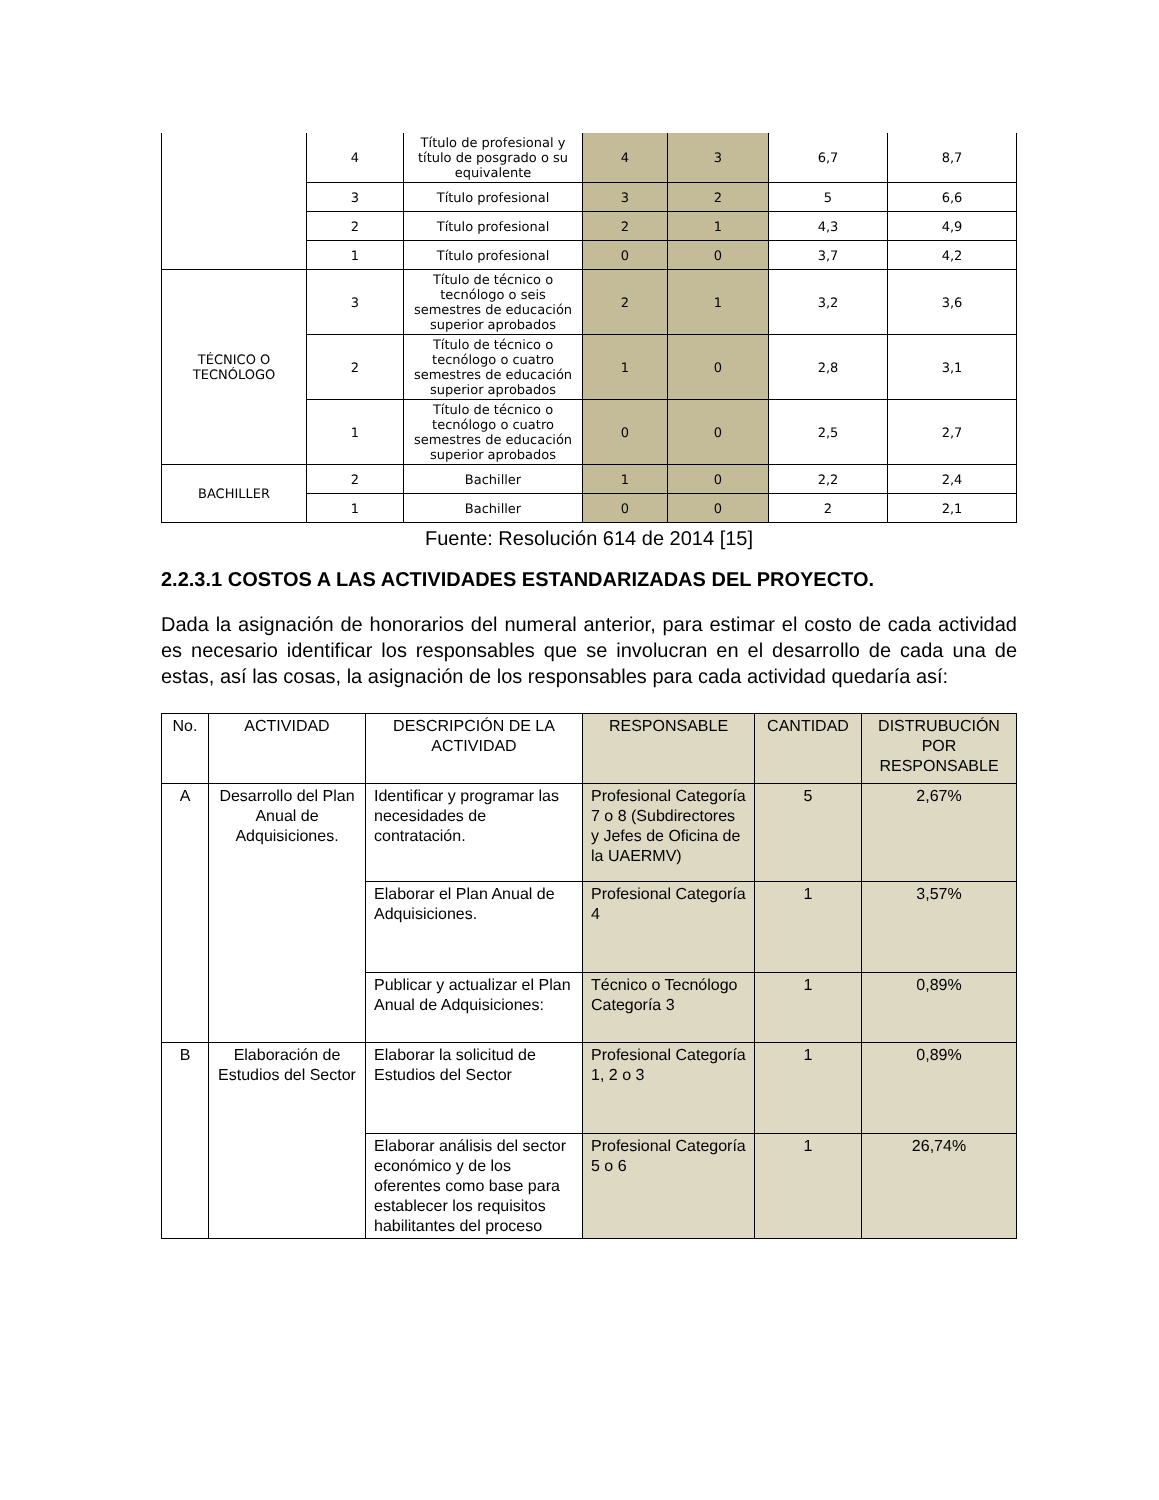| | 4 | Título de profesional y título de posgrado o su equivalente | 4 | 3 | 6,7 | 8,7 |
| | 3 | Título profesional | 3 | 2 | 5 | 6,6 |
| | 2 | Título profesional | 2 | 1 | 4,3 | 4,9 |
| | 1 | Título profesional | 0 | 0 | 3,7 | 4,2 |
| TÉCNICO O TECNÓLOGO | 3 | Título de técnico o tecnólogo o seis semestres de educación superior aprobados | 2 | 1 | 3,2 | 3,6 |
| | 2 | Título de técnico o tecnólogo o cuatro semestres de educación superior aprobados | 1 | 0 | 2,8 | 3,1 |
| | 1 | Título de técnico o tecnólogo o cuatro semestres de educación superior aprobados | 0 | 0 | 2,5 | 2,7 |
| BACHILLER | 2 | Bachiller | 1 | 0 | 2,2 | 2,4 |
| | 1 | Bachiller | 0 | 0 | 2 | 2,1 |
Fuente: Resolución 614 de 2014 [15]
2.2.3.1 COSTOS A LAS ACTIVIDADES ESTANDARIZADAS DEL PROYECTO.
Dada la asignación de honorarios del numeral anterior, para estimar el costo de cada actividad es necesario identificar los responsables que se involucran en el desarrollo de cada una de estas, así las cosas, la asignación de los responsables para cada actividad quedaría así:
| No. | ACTIVIDAD | DESCRIPCIÓN DE LA ACTIVIDAD | RESPONSABLE | CANTIDAD | DISTRUBUCIÓN POR RESPONSABLE |
| A | Desarrollo del Plan Anual de Adquisiciones. | Identificar y programar las necesidades de contratación. | Profesional Categoría 7 o 8 (Subdirectores y Jefes de Oficina de la UAERMV) | 5 | 2,67% |
| | | Elaborar el Plan Anual de Adquisiciones. | Profesional Categoría 4 | 1 | 3,57% |
| | | Publicar y actualizar el Plan Anual de Adquisiciones: | Técnico o Tecnólogo Categoría 3 | 1 | 0,89% |
| B | Elaboración de Estudios del Sector | Elaborar la solicitud de Estudios del Sector | Profesional Categoría 1, 2 o 3 | 1 | 0,89% |
| | | Elaborar análisis del sector económico y de los oferentes como base para establecer los requisitos habilitantes del proceso | Profesional Categoría 5 o 6 | 1 | 26,74% |